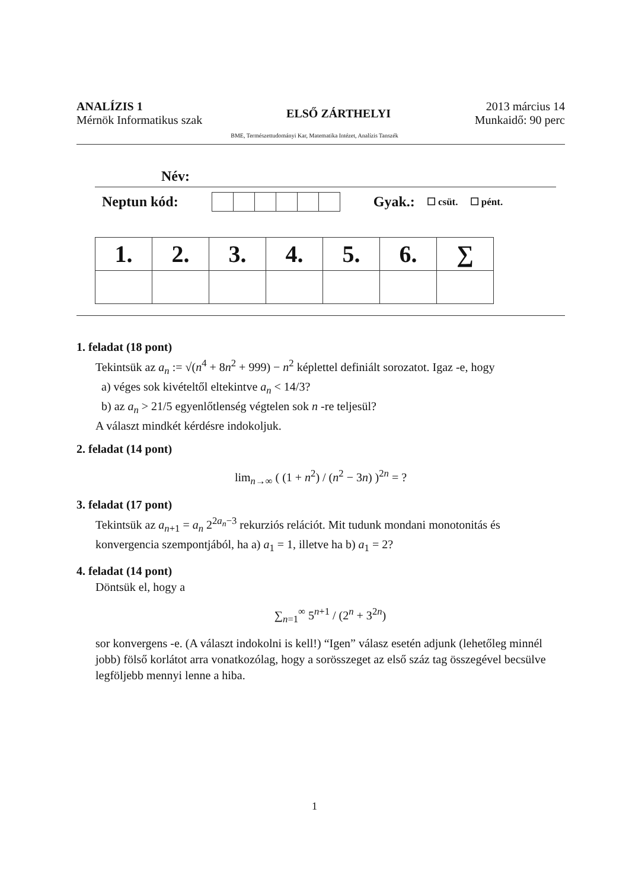ANALÍZIS 1
Mérnök Informatikus szak
ELSŐ ZÁRTHELYI
2013 március 14
Munkaidő: 90 perc
BME, Természettudományi Kar, Matematika Intézet, Analízis Tanszék
Név:
Neptun kód: Gyak.: ☐ csüt. ☐ pént.
| 1. | 2. | 3. | 4. | 5. | 6. | ∑ |
| --- | --- | --- | --- | --- | --- | --- |
1. feladat (18 pont)
Tekintsük az a<sub>n</sub> := √(n<sup>4</sup> + 8n<sup>2</sup> + 999) − n<sup>2</sup> képlettel definiált sorozatot. Igaz -e, hogy
a) véges sok kivételtől eltekintve a<sub>n</sub> < 14/3?
b) az a<sub>n</sub> > 21/5 egyenlőtlenség végtelen sok n -re teljesül?
A választ mindkét kérdésre indokoljuk.
2. feladat (14 pont)
lim<sub>n→∞</sub> ( (1 + n<sup>2</sup>) / (n<sup>2</sup> − 3n) )<sup>2n</sup> = ?
3. feladat (17 pont)
Tekintsük az a<sub>n+1</sub> = a<sub>n</sub> 2<sup>2a<sub>n</sub>−3</sup> rekurziós relációt. Mit tudunk mondani monotonitás és konvergencia szempontjából, ha a) a<sub>1</sub> = 1, illetve ha b) a<sub>1</sub> = 2?
4. feladat (14 pont)
Döntsük el, hogy a
∑<sub>n=1</sub><sup>∞</sup> 5<sup>n+1</sup> / (2<sup>n</sup> + 3<sup>2n</sup>)
sor konvergens -e. (A választ indokolni is kell!) “Igen” válasz esetén adjunk (lehetőleg minnél jobb) fölső korlátot arra vonatkozólag, hogy a sorösszeget az első száz tag összegével becsülve legföljebb mennyi lenne a hiba.
1